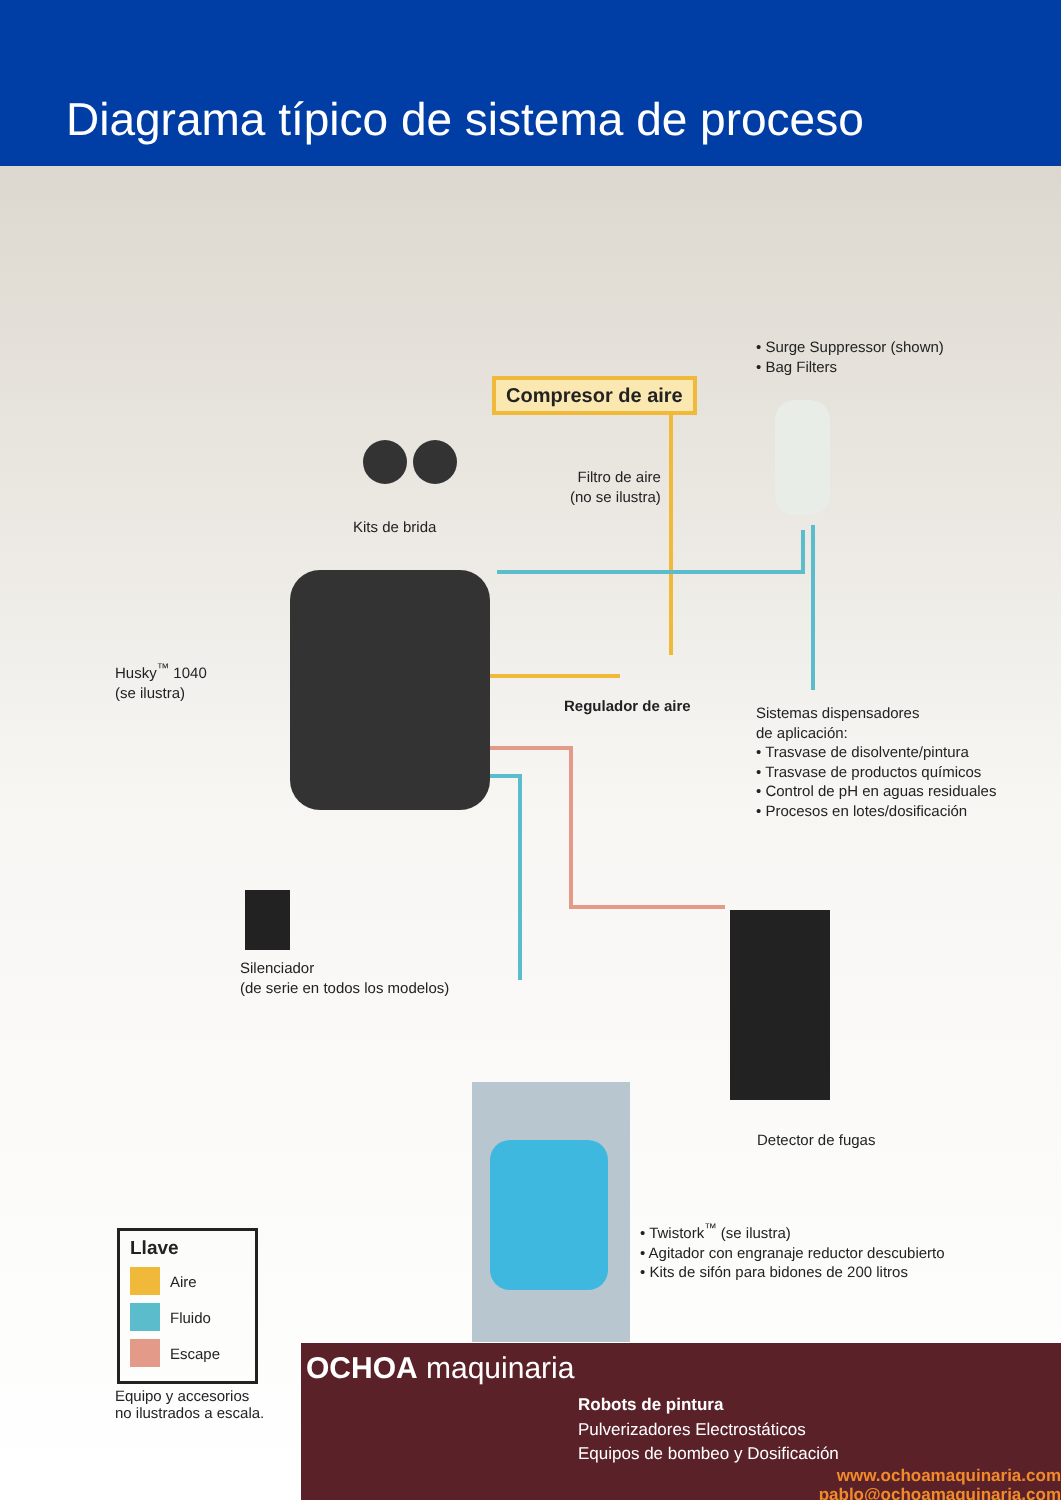Diagrama típico de sistema de proceso
Compresor de aire
• Surge Suppressor (shown)
• Bag Filters
Filtro de aire
(no se ilustra)
Kits de brida
Husky<sup>™</sup> 1040
(se ilustra)
Regulador de aire
Sistemas dispensadores
de aplicación:
• Trasvase de disolvente/pintura
• Trasvase de productos químicos
• Control de pH en aguas residuales
• Procesos en lotes/dosificación
Silenciador
(de serie en todos los modelos)
Detector de fugas
• Twistork<sup>™</sup> (se ilustra)
• Agitador con engranaje reductor descubierto
• Kits de sifón para bidones de 200 litros
Llave
Aire
Fluido
Escape
Equipo y accesorios
no ilustrados a escala.
OCHOA maquinaria
Robots de pintura
Pulverizadores Electrostáticos
Equipos de bombeo y Dosificación
www.ochoamaquinaria.com
pablo@ochoamaquinaria.com